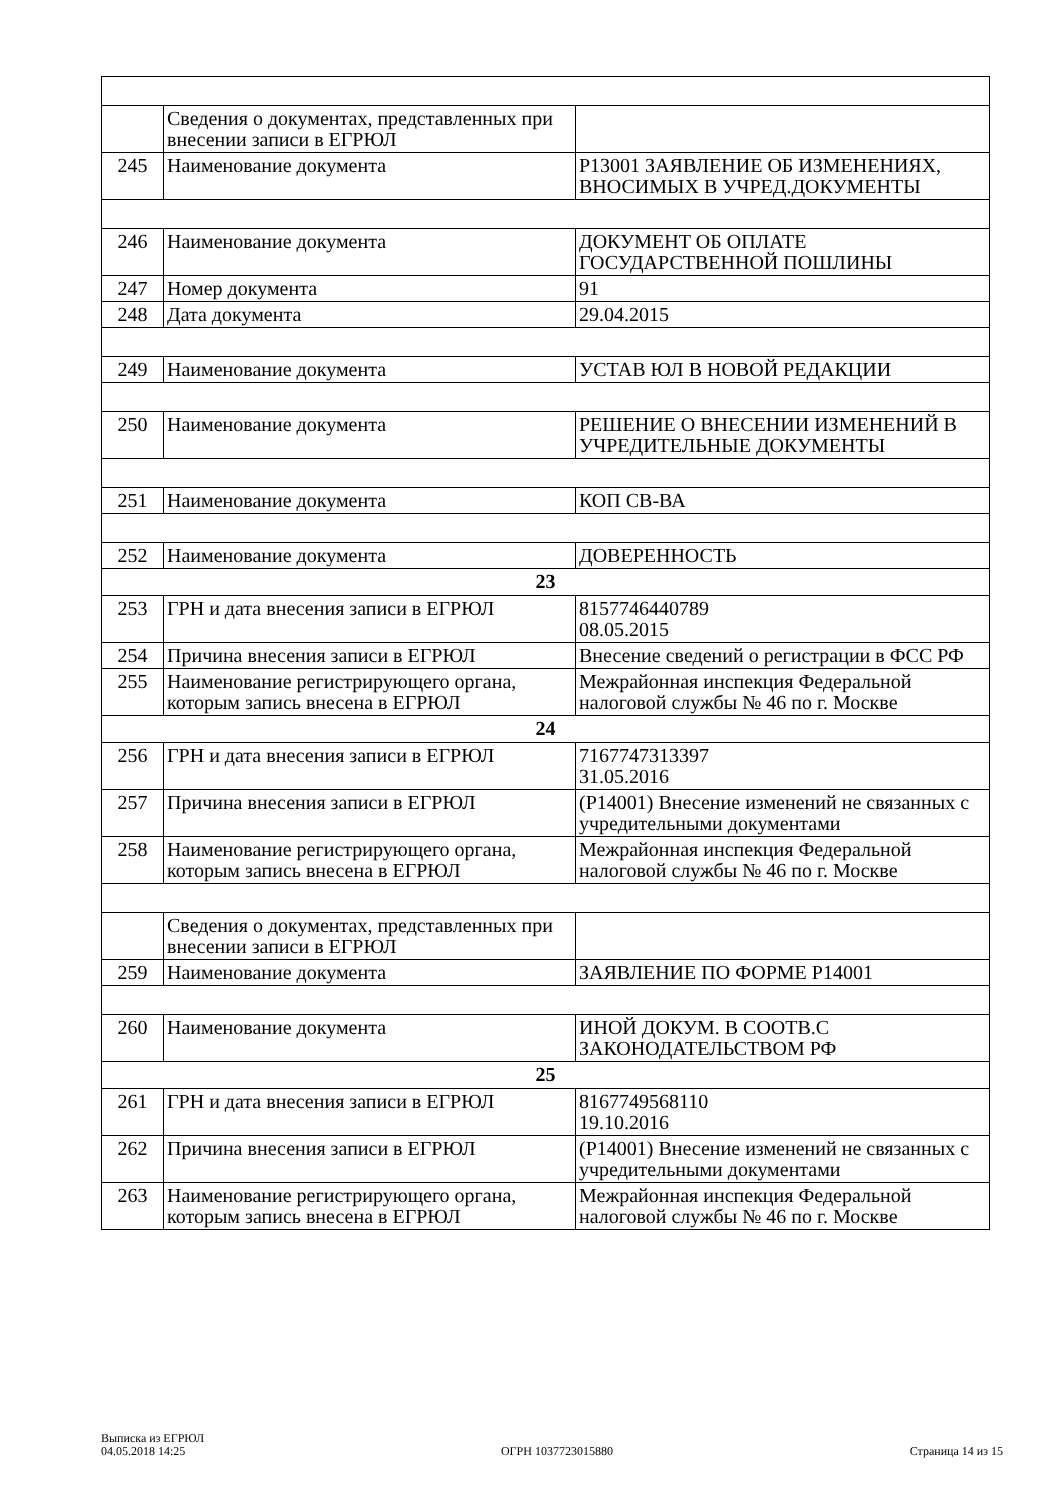| | Сведения о документах, представленных при внесении записи в ЕГРЮЛ | |
| 245 | Наименование документа | Р13001 ЗАЯВЛЕНИЕ ОБ ИЗМЕНЕНИЯХ, ВНОСИМЫХ В УЧРЕД.ДОКУМЕНТЫ |
| 246 | Наименование документа | ДОКУМЕНТ ОБ ОПЛАТЕ ГОСУДАРСТВЕННОЙ ПОШЛИНЫ |
| 247 | Номер документа | 91 |
| 248 | Дата документа | 29.04.2015 |
| 249 | Наименование документа | УСТАВ ЮЛ В НОВОЙ РЕДАКЦИИ |
| 250 | Наименование документа | РЕШЕНИЕ О ВНЕСЕНИИ ИЗМЕНЕНИЙ В УЧРЕДИТЕЛЬНЫЕ ДОКУМЕНТЫ |
| 251 | Наименование документа | КОП СВ-ВА |
| 252 | Наименование документа | ДОВЕРЕННОСТЬ |
| 23 | | |
| 253 | ГРН и дата внесения записи в ЕГРЮЛ | 8157746440789 08.05.2015 |
| 254 | Причина внесения записи в ЕГРЮЛ | Внесение сведений о регистрации в ФСС РФ |
| 255 | Наименование регистрирующего органа, которым запись внесена в ЕГРЮЛ | Межрайонная инспекция Федеральной налоговой службы № 46 по г. Москве |
| 24 | | |
| 256 | ГРН и дата внесения записи в ЕГРЮЛ | 7167747313397 31.05.2016 |
| 257 | Причина внесения записи в ЕГРЮЛ | (Р14001) Внесение изменений не связанных с учредительными документами |
| 258 | Наименование регистрирующего органа, которым запись внесена в ЕГРЮЛ | Межрайонная инспекция Федеральной налоговой службы № 46 по г. Москве |
| | Сведения о документах, представленных при внесении записи в ЕГРЮЛ | |
| 259 | Наименование документа | ЗАЯВЛЕНИЕ ПО ФОРМЕ Р14001 |
| 260 | Наименование документа | ИНОЙ ДОКУМ. В СООТВ.С ЗАКОНОДАТЕЛЬСТВОМ РФ |
| 25 | | |
| 261 | ГРН и дата внесения записи в ЕГРЮЛ | 8167749568110 19.10.2016 |
| 262 | Причина внесения записи в ЕГРЮЛ | (Р14001) Внесение изменений не связанных с учредительными документами |
| 263 | Наименование регистрирующего органа, которым запись внесена в ЕГРЮЛ | Межрайонная инспекция Федеральной налоговой службы № 46 по г. Москве |
Выписка из ЕГРЮЛ
04.05.2018 14:25
ОГРН 1037723015880
Страница 14 из 15